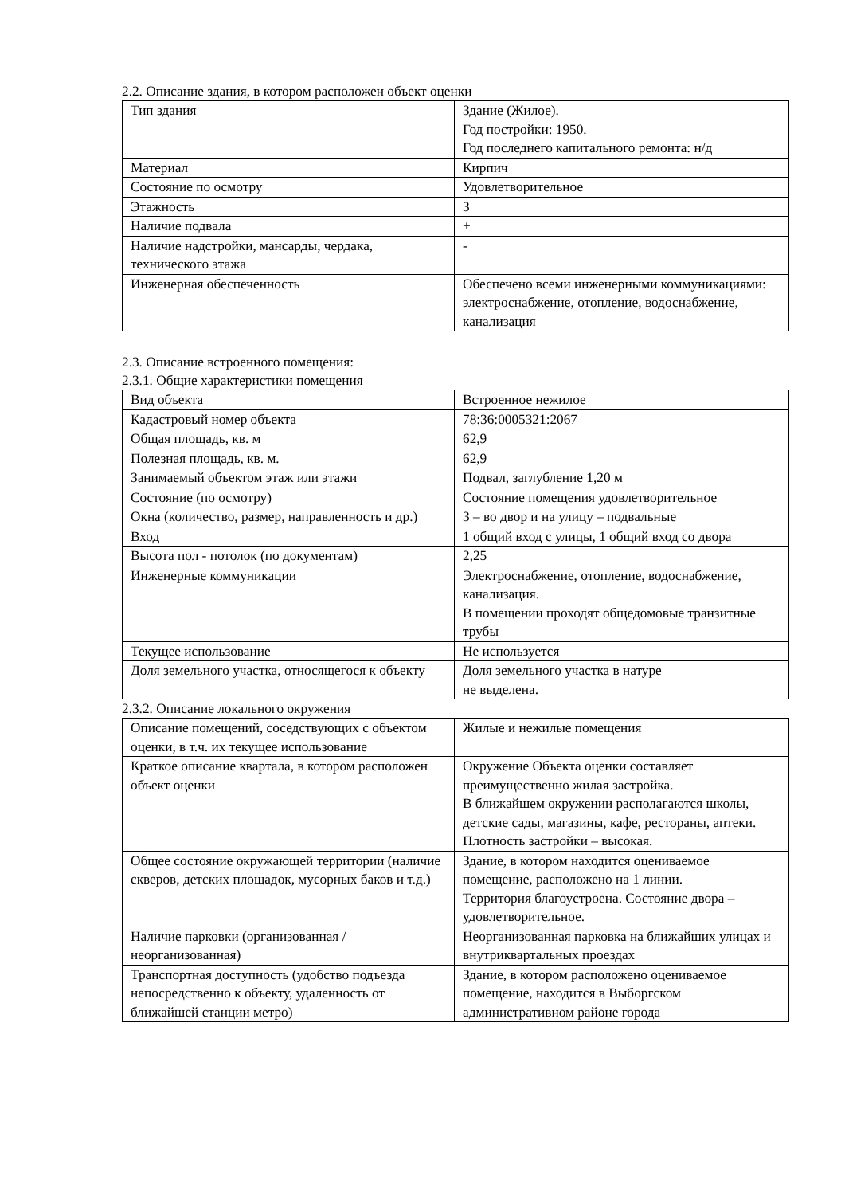2.2. Описание здания, в котором расположен объект оценки
| Тип здания | Здание (Жилое). Год постройки: 1950. Год последнего капитального ремонта: н/д |
| Материал | Кирпич |
| Состояние по осмотру | Удовлетворительное |
| Этажность | 3 |
| Наличие подвала | + |
| Наличие надстройки, мансарды, чердака, технического этажа | - |
| Инженерная обеспеченность | Обеспечено всеми инженерными коммуникациями: электроснабжение, отопление, водоснабжение, канализация |
2.3. Описание встроенного помещения:
2.3.1. Общие характеристики помещения
| Вид объекта | Встроенное нежилое |
| Кадастровый номер объекта | 78:36:0005321:2067 |
| Общая площадь, кв. м | 62,9 |
| Полезная площадь, кв. м. | 62,9 |
| Занимаемый объектом этаж или этажи | Подвал, заглубление 1,20 м |
| Состояние (по осмотру) | Состояние помещения удовлетворительное |
| Окна (количество, размер, направленность и др.) | 3 – во двор и на улицу – подвальные |
| Вход | 1 общий вход с улицы, 1 общий вход со двора |
| Высота пол - потолок (по документам) | 2,25 |
| Инженерные коммуникации | Электроснабжение, отопление, водоснабжение, канализация. В помещении проходят общедомовые транзитные трубы |
| Текущее использование | Не используется |
| Доля земельного участка, относящегося к объекту | Доля земельного участка в натуре не выделена. |
2.3.2. Описание локального окружения
| Описание помещений, соседствующих с объектом оценки, в т.ч. их текущее использование | Жилые и нежилые помещения |
| Краткое описание квартала, в котором расположен объект оценки | Окружение Объекта оценки составляет преимущественно жилая застройка. В ближайшем окружении располагаются школы, детские сады, магазины, кафе, рестораны, аптеки. Плотность застройки – высокая. |
| Общее состояние окружающей территории (наличие скверов, детских площадок, мусорных баков и т.д.) | Здание, в котором находится оцениваемое помещение, расположено на 1 линии. Территория благоустроена. Состояние двора – удовлетворительное. |
| Наличие парковки (организованная / неорганизованная) | Неорганизованная парковка на ближайших улицах и внутриквартальных проездах |
| Транспортная доступность (удобство подъезда непосредственно к объекту, удаленность от ближайшей станции метро) | Здание, в котором расположено оцениваемое помещение, находится в Выборгском административном районе города |